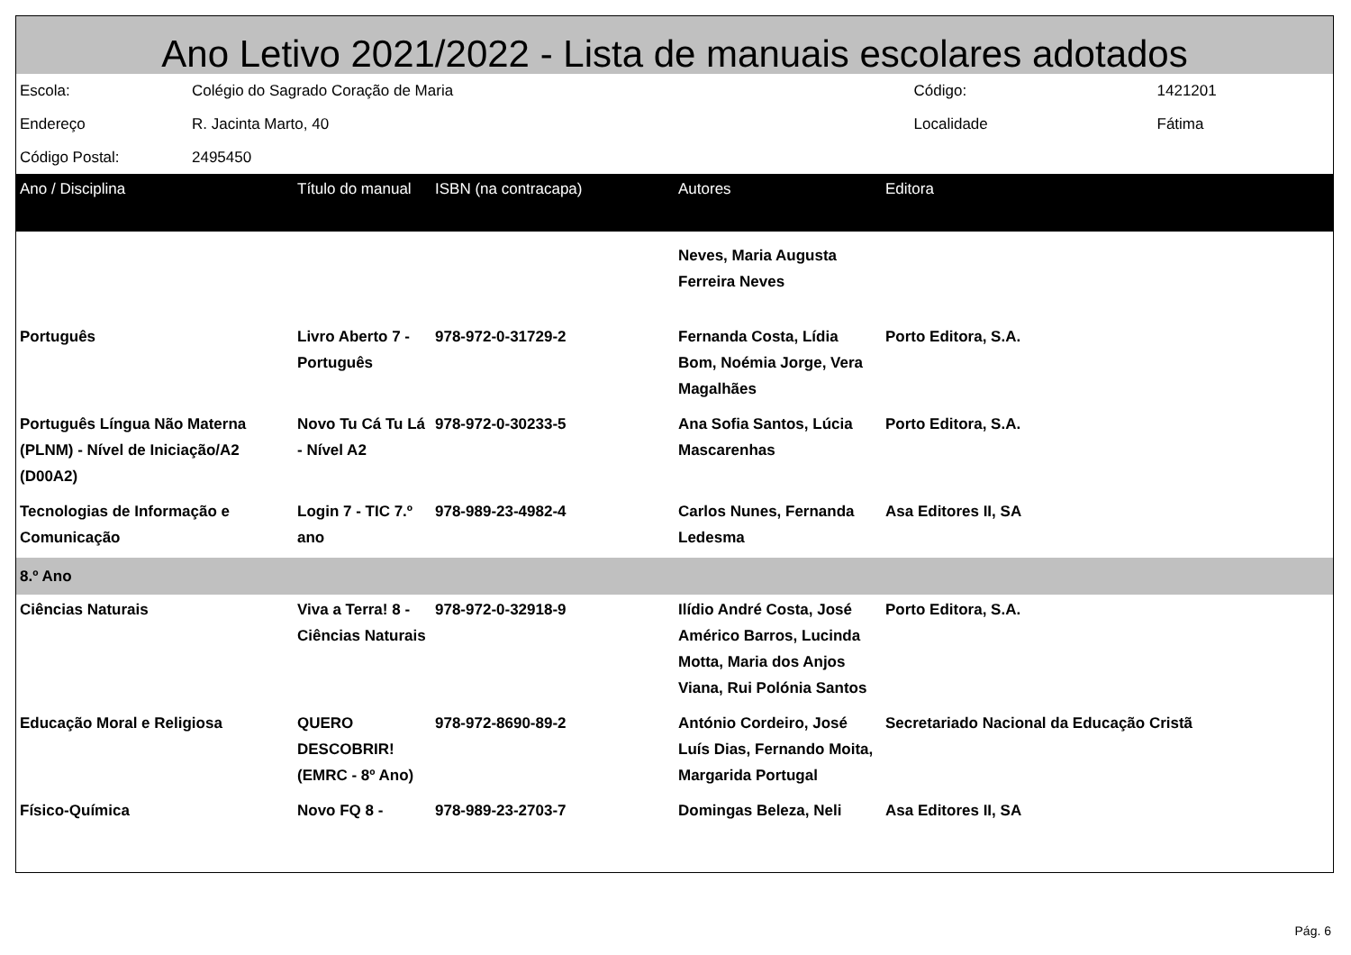Ano Letivo 2021/2022 - Lista de manuais escolares adotados
| Escola: | Colégio do Sagrado Coração de Maria | Código: | 1421201 |
| Endereço | R. Jacinta Marto, 40 | Localidade | Fátima |
| Código Postal: | 2495450 | | |
| Ano / Disciplina | Título do manual | ISBN (na contracapa) | Autores | Editora |
| --- | --- | --- | --- | --- |
| | | | Neves, Maria Augusta Ferreira Neves | |
| Português | Livro Aberto 7 - Português | 978-972-0-31729-2 | Fernanda Costa, Lídia Bom, Noémia Jorge, Vera Magalhães | Porto Editora, S.A. |
| Português Língua Não Materna (PLNM) - Nível de Iniciação/A2 (D00A2) | Novo Tu Cá Tu Lá - Nível A2 | 978-972-0-30233-5 | Ana Sofia Santos, Lúcia Mascarenhas | Porto Editora, S.A. |
| Tecnologias de Informação e Comunicação | Login 7 - TIC 7.º ano | 978-989-23-4982-4 | Carlos Nunes, Fernanda Ledesma | Asa Editores II, SA |
| 8.º Ano | | | | |
| Ciências Naturais | Viva a Terra! 8 - Ciências Naturais | 978-972-0-32918-9 | Ilídio André Costa, José Américo Barros, Lucinda Motta, Maria dos Anjos Viana, Rui Polónia Santos | Porto Editora, S.A. |
| Educação Moral e Religiosa | QUERO DESCOBRIR! (EMRC - 8º Ano) | 978-972-8690-89-2 | António Cordeiro, José Luís Dias, Fernando Moita, Margarida Portugal | Secretariado Nacional da Educação Cristã |
| Físico-Química | Novo FQ 8 - | 978-989-23-2703-7 | Domingas Beleza, Neli | Asa Editores II, SA |
Pág. 6